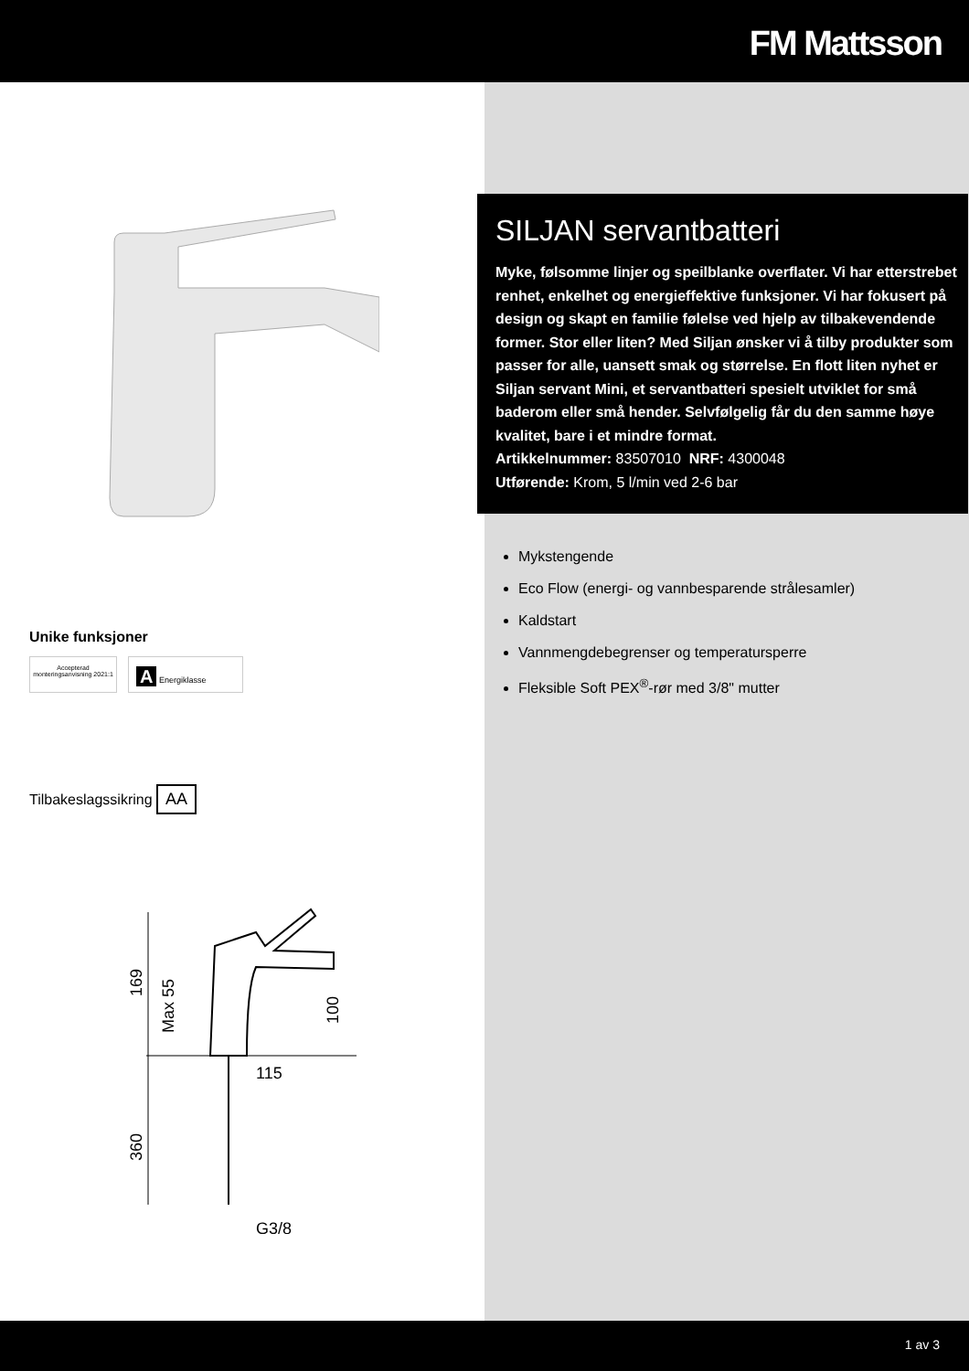FM Mattsson
Unike funksjoner
Accepterad monteringsanvisning 2021:1
A Energiklasse
Tilbakeslagssikring AA
169
Max 55
100
115
360
G3/8
SILJAN servantbatteri
Myke, følsomme linjer og speilblanke overflater. Vi har etterstrebet renhet, enkelhet og energieffektive funksjoner. Vi har fokusert på design og skapt en familie følelse ved hjelp av tilbakevendende former. Stor eller liten? Med Siljan ønsker vi å tilby produkter som passer for alle, uansett smak og størrelse. En flott liten nyhet er Siljan servant Mini, et servantbatteri spesielt utviklet for små baderom eller små hender. Selvfølgelig får du den samme høye kvalitet, bare i et mindre format.
Artikkelnummer: 83507010 NRF: 4300048
Utførende: Krom, 5 l/min ved 2-6 bar
Mykstengende
Eco Flow (energi- og vannbesparende strålesamler)
Kaldstart
Vannmengdebegrenser og temperatursperre
Fleksible Soft PEX<sup>®</sup>-rør med 3/8" mutter
1 av 3